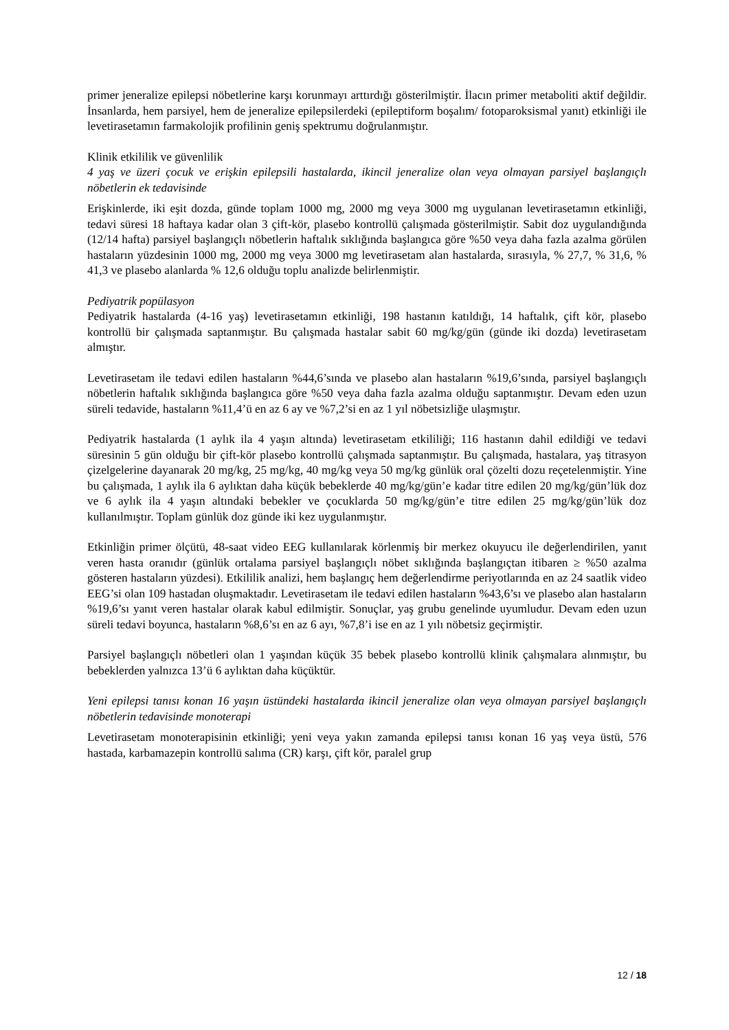primer jeneralize epilepsi nöbetlerine karşı korunmayı arttırdığı gösterilmiştir. İlacın primer metaboliti aktif değildir. İnsanlarda, hem parsiyel, hem de jeneralize epilepsilerdeki (epileptiform boşalım/ fotoparoksismal yanıt) etkinliği ile levetirasetamın farmakolojik profilinin geniş spektrumu doğrulanmıştır.
Klinik etkililik ve güvenlilik
4 yaş ve üzeri çocuk ve erişkin epilepsili hastalarda, ikincil jeneralize olan veya olmayan parsiyel başlangıçlı nöbetlerin ek tedavisinde
Erişkinlerde, iki eşit dozda, günde toplam 1000 mg, 2000 mg veya 3000 mg uygulanan levetirasetamın etkinliği, tedavi süresi 18 haftaya kadar olan 3 çift-kör, plasebo kontrollü çalışmada gösterilmiştir. Sabit doz uygulandığında (12/14 hafta) parsiyel başlangıçlı nöbetlerin haftalık sıklığında başlangıca göre %50 veya daha fazla azalma görülen hastaların yüzdesinin 1000 mg, 2000 mg veya 3000 mg levetirasetam alan hastalarda, sırasıyla, % 27,7, % 31,6, % 41,3 ve plasebo alanlarda % 12,6 olduğu toplu analizde belirlenmiştir.
Pediyatrik popülasyon
Pediyatrik hastalarda (4-16 yaş) levetirasetamın etkinliği, 198 hastanın katıldığı, 14 haftalık, çift kör, plasebo kontrollü bir çalışmada saptanmıştır. Bu çalışmada hastalar sabit 60 mg/kg/gün (günde iki dozda) levetirasetam almıştır.
Levetirasetam ile tedavi edilen hastaların %44,6’sında ve plasebo alan hastaların %19,6’sında, parsiyel başlangıçlı nöbetlerin haftalık sıklığında başlangıca göre %50 veya daha fazla azalma olduğu saptanmıştır. Devam eden uzun süreli tedavide, hastaların %11,4’ü en az 6 ay ve %7,2’si en az 1 yıl nöbetsizliğe ulaşmıştır.
Pediyatrik hastalarda (1 aylık ila 4 yaşın altında) levetirasetam etkililiği; 116 hastanın dahil edildiği ve tedavi süresinin 5 gün olduğu bir çift-kör plasebo kontrollü çalışmada saptanmıştır. Bu çalışmada, hastalara, yaş titrasyon çizelgelerine dayanarak 20 mg/kg, 25 mg/kg, 40 mg/kg veya 50 mg/kg günlük oral çözelti dozu reçetelenmiştir. Yine bu çalışmada, 1 aylık ila 6 aylıktan daha küçük bebeklerde 40 mg/kg/gün’e kadar titre edilen 20 mg/kg/gün’lük doz ve 6 aylık ila 4 yaşın altındaki bebekler ve çocuklarda 50 mg/kg/gün’e titre edilen 25 mg/kg/gün’lük doz kullanılmıştır. Toplam günlük doz günde iki kez uygulanmıştır.
Etkinliğin primer ölçütü, 48-saat video EEG kullanılarak körlenmiş bir merkez okuyucu ile değerlendirilen, yanıt veren hasta oranıdır (günlük ortalama parsiyel başlangıçlı nöbet sıklığında başlangıçtan itibaren ≥ %50 azalma gösteren hastaların yüzdesi). Etkililik analizi, hem başlangıç hem değerlendirme periyotlarında en az 24 saatlik video EEG’si olan 109 hastadan oluşmaktadır. Levetirasetam ile tedavi edilen hastaların %43,6’sı ve plasebo alan hastaların %19,6’sı yanıt veren hastalar olarak kabul edilmiştir. Sonuçlar, yaş grubu genelinde uyumludur. Devam eden uzun süreli tedavi boyunca, hastaların %8,6’sı en az 6 ayı, %7,8’i ise en az 1 yılı nöbetsiz geçirmiştir.
Parsiyel başlangıçlı nöbetleri olan 1 yaşından küçük 35 bebek plasebo kontrollü klinik çalışmalara alınmıştır, bu bebeklerden yalnızca 13’ü 6 aylıktan daha küçüktür.
Yeni epilepsi tanısı konan 16 yaşın üstündeki hastalarda ikincil jeneralize olan veya olmayan parsiyel başlangıçlı nöbetlerin tedavisinde monoterapi
Levetirasetam monoterapisinin etkinliği; yeni veya yakın zamanda epilepsi tanısı konan 16 yaş veya üstü, 576 hastada, karbamazepin kontrollü salıma (CR) karşı, çift kör, paralel grup
12 / 18